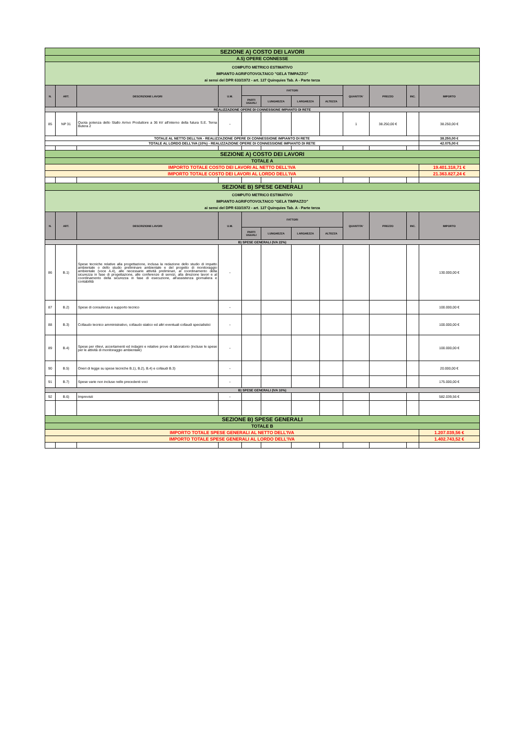| SEZIONE A) COSTO DEI LAVORI | | | | | | | | | | | |
| A.5) OPERE CONNESSE | | | | | | | | | | | |
| COMPUTO METRICO ESTIMATIVO IMPIANTO AGRIFOTOVOLTAICO "GELA TIMPAZZO" ai sensi del DPR 633/1972 - art. 127 Quinquies Tab. A - Parte terza | | | | | | | | | | | |
| N. | ART. | DESCRIZIONE LAVORI | U.M. | FATTORI | | | | QUANTITA' | PREZZO | INC. | IMPORTO |
| | | | | PARTI UGUALI | LUNGHEZZA | LARGHEZZA | ALTEZZA | | | | |
| REALIZZAZIONE OPERE DI CONNESSIONE IMPIANTO DI RETE | | | | | | | | | | | |
| 85 | NP 31 | Quota potenza dello Stallo Arrivo Produttore a 36 kV all'interno della futura S.E. Terna Butera 2 | - | | | | | 1 | 38.250,00 € | | 38.250,00 € |
| TOTALE AL NETTO DELL'IVA - REALIZZAZIONE OPERE DI CONNESSIONE IMPIANTO DI RETE | | | | | | | | | | | 38.250,00 € |
| TOTALE AL LORDO DELL'IVA (10%) - REALIZZAZIONE OPERE DI CONNESSIONE IMPIANTO DI RETE | | | | | | | | | | | 42.075,00 € |
| SEZIONE A) COSTO DEI LAVORI | | | | | | | | | | | |
| TOTALE A | | | | | | | | | | | |
| IMPORTO TOTALE COSTO DEI LAVORI AL NETTO DELL'IVA | | | | | | | | | | | 19.401.318,71 € |
| IMPORTO TOTALE COSTO DEI LAVORI AL LORDO DELL'IVA | | | | | | | | | | | 21.363.827,24 € |
| SEZIONE B) SPESE GENERALI | | | | | | | | | | | |
| COMPUTO METRICO ESTIMATIVO IMPIANTO AGRIFOTOVOLTAICO "GELA TIMPAZZO" ai sensi del DPR 633/1972 - art. 127 Quinquies Tab. A - Parte terza | | | | | | | | | | | |
| N. | ART. | DESCRIZIONE LAVORI | U.M. | FATTORI | | | | QUANTITA' | PREZZO | INC. | IMPORTO |
| | | | | PARTI UGUALI | LUNGHEZZA | LARGHEZZA | ALTEZZA | | | | |
| B) SPESE GENERALI (IVA 22%) | | | | | | | | | | | |
| 86 | B.1) | Spese tecniche relative alla progettazione, inclusa la redazione dello studio di impatto ambientale o dello studio preliminare ambientale e del progetto di monitoraggio ambientale (voce A.4), alle necessarie attività preliminari, al coordinamento della sicurezza in fase di progettazione, alle conferenze di servizi, alla direzione lavori e al coordinamento della sicurezza in fase di esecuzione, all'assistenza giornaliera e contabilità | - | | | | | | | | 130.000,00 € |
| 87 | B.2) | Spese di consulenza e supporto tecnico | - | | | | | | | | 100.000,00 € |
| 88 | B.3) | Collaudo tecnico amministrativo, collaudo statico ed altri eventuali collaudi specialistici | - | | | | | | | | 100.000,00 € |
| 89 | B.4) | Spese per rilievi, accertamenti ed indagini e relative prove di laboratorio (incluse le spese per le attività di monitoraggio ambientale) | - | | | | | | | | 100.000,00 € |
| 90 | B.5) | Oneri di legge su spese tecniche B.1), B.2), B.4) e collaudi B.3) | - | | | | | | | | 20.000,00 € |
| 91 | B.7) | Spese varie non incluse nelle precedenti voci | - | | | | | | | | 175.000,00 € |
| B) SPESE GENERALI (IVA 10%) | | | | | | | | | | | |
| 92 | B.6) | Imprevisti | - | | | | | | | | 582.039,56 € |
| SEZIONE B) SPESE GENERALI | | | | | | | | | | | |
| TOTALE B | | | | | | | | | | | |
| IMPORTO TOTALE SPESE GENERALI AL NETTO DELL'IVA | | | | | | | | | | | 1.207.039,56 € |
| IMPORTO TOTALE SPESE GENERALI AL LORDO DELL'IVA | | | | | | | | | | | 1.402.743,52 € |